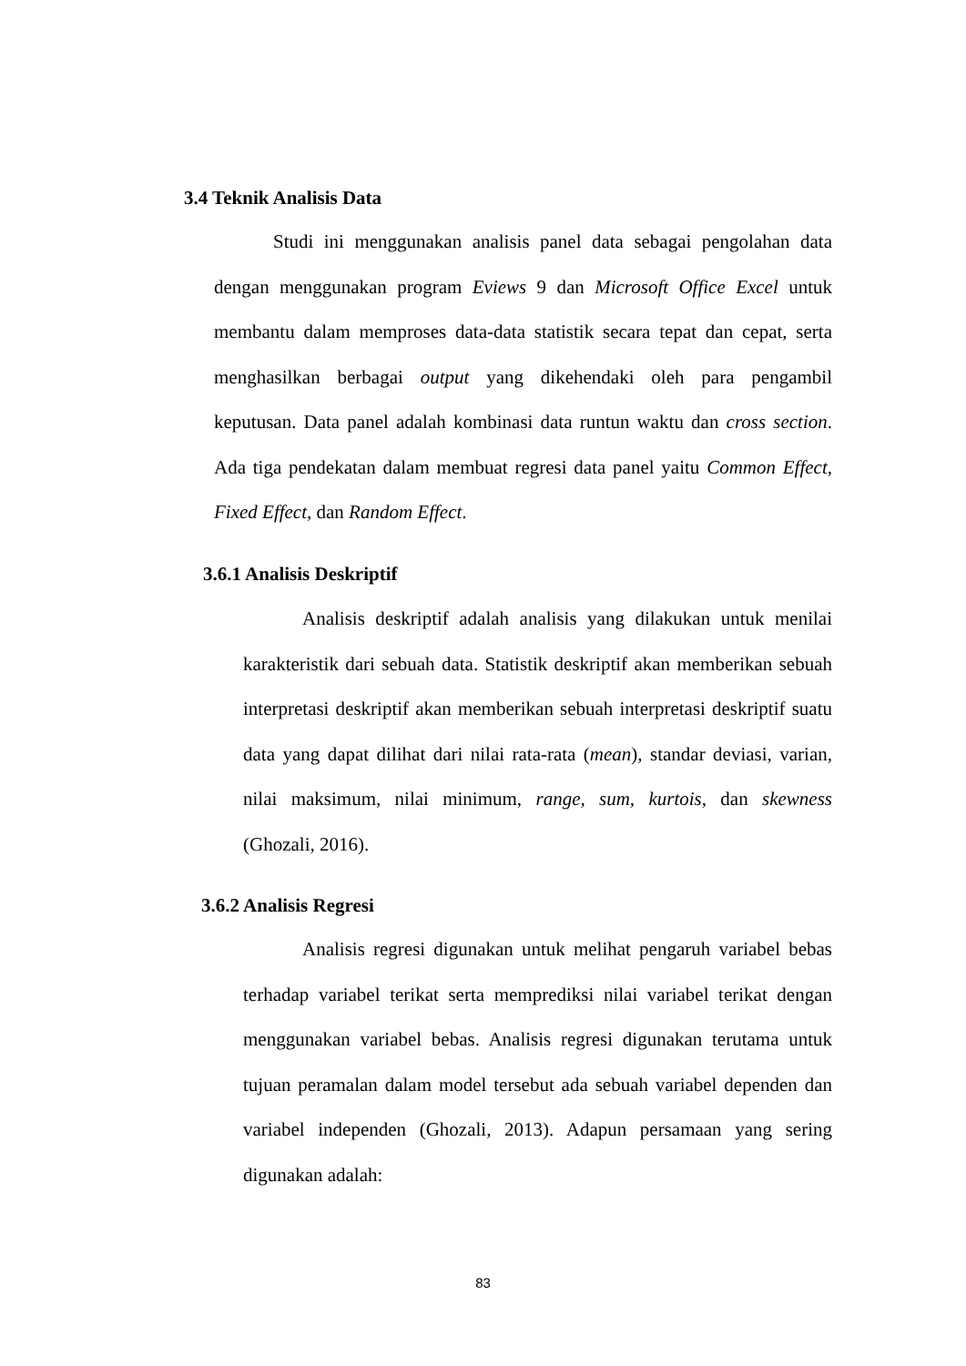3.4 Teknik Analisis Data
Studi ini menggunakan analisis panel data sebagai pengolahan data dengan menggunakan program Eviews 9 dan Microsoft Office Excel untuk membantu dalam memproses data-data statistik secara tepat dan cepat, serta menghasilkan berbagai output yang dikehendaki oleh para pengambil keputusan. Data panel adalah kombinasi data runtun waktu dan cross section. Ada tiga pendekatan dalam membuat regresi data panel yaitu Common Effect, Fixed Effect, dan Random Effect.
3.6.1 Analisis Deskriptif
Analisis deskriptif adalah analisis yang dilakukan untuk menilai karakteristik dari sebuah data. Statistik deskriptif akan memberikan sebuah interpretasi deskriptif akan memberikan sebuah interpretasi deskriptif suatu data yang dapat dilihat dari nilai rata-rata (mean), standar deviasi, varian, nilai maksimum, nilai minimum, range, sum, kurtois, dan skewness (Ghozali, 2016).
3.6.2 Analisis Regresi
Analisis regresi digunakan untuk melihat pengaruh variabel bebas terhadap variabel terikat serta memprediksi nilai variabel terikat dengan menggunakan variabel bebas. Analisis regresi digunakan terutama untuk tujuan peramalan dalam model tersebut ada sebuah variabel dependen dan variabel independen (Ghozali, 2013). Adapun persamaan yang sering digunakan adalah:
83